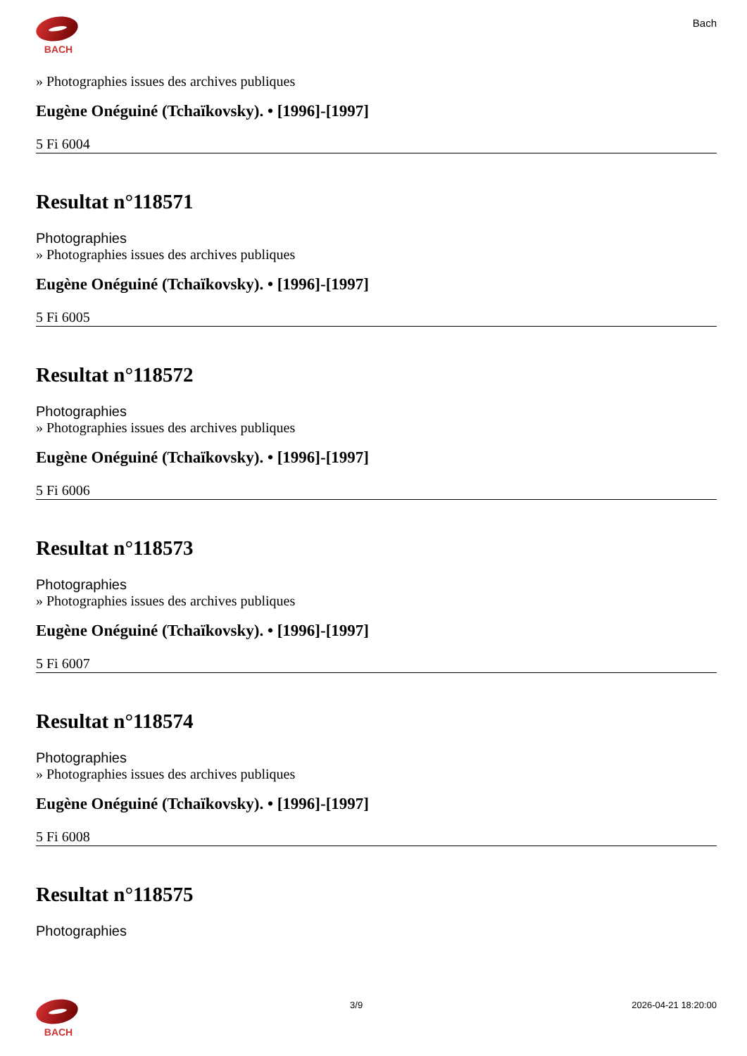BACH
Bach
» Photographies issues des archives publiques
Eugène Onéguiné (Tchaïkovsky). • [1996]-[1997]
5 Fi 6004
Resultat n°118571
Photographies
» Photographies issues des archives publiques
Eugène Onéguiné (Tchaïkovsky). • [1996]-[1997]
5 Fi 6005
Resultat n°118572
Photographies
» Photographies issues des archives publiques
Eugène Onéguiné (Tchaïkovsky). • [1996]-[1997]
5 Fi 6006
Resultat n°118573
Photographies
» Photographies issues des archives publiques
Eugène Onéguiné (Tchaïkovsky). • [1996]-[1997]
5 Fi 6007
Resultat n°118574
Photographies
» Photographies issues des archives publiques
Eugène Onéguiné (Tchaïkovsky). • [1996]-[1997]
5 Fi 6008
Resultat n°118575
Photographies
BACH
3/9 2026-04-21 18:20:00